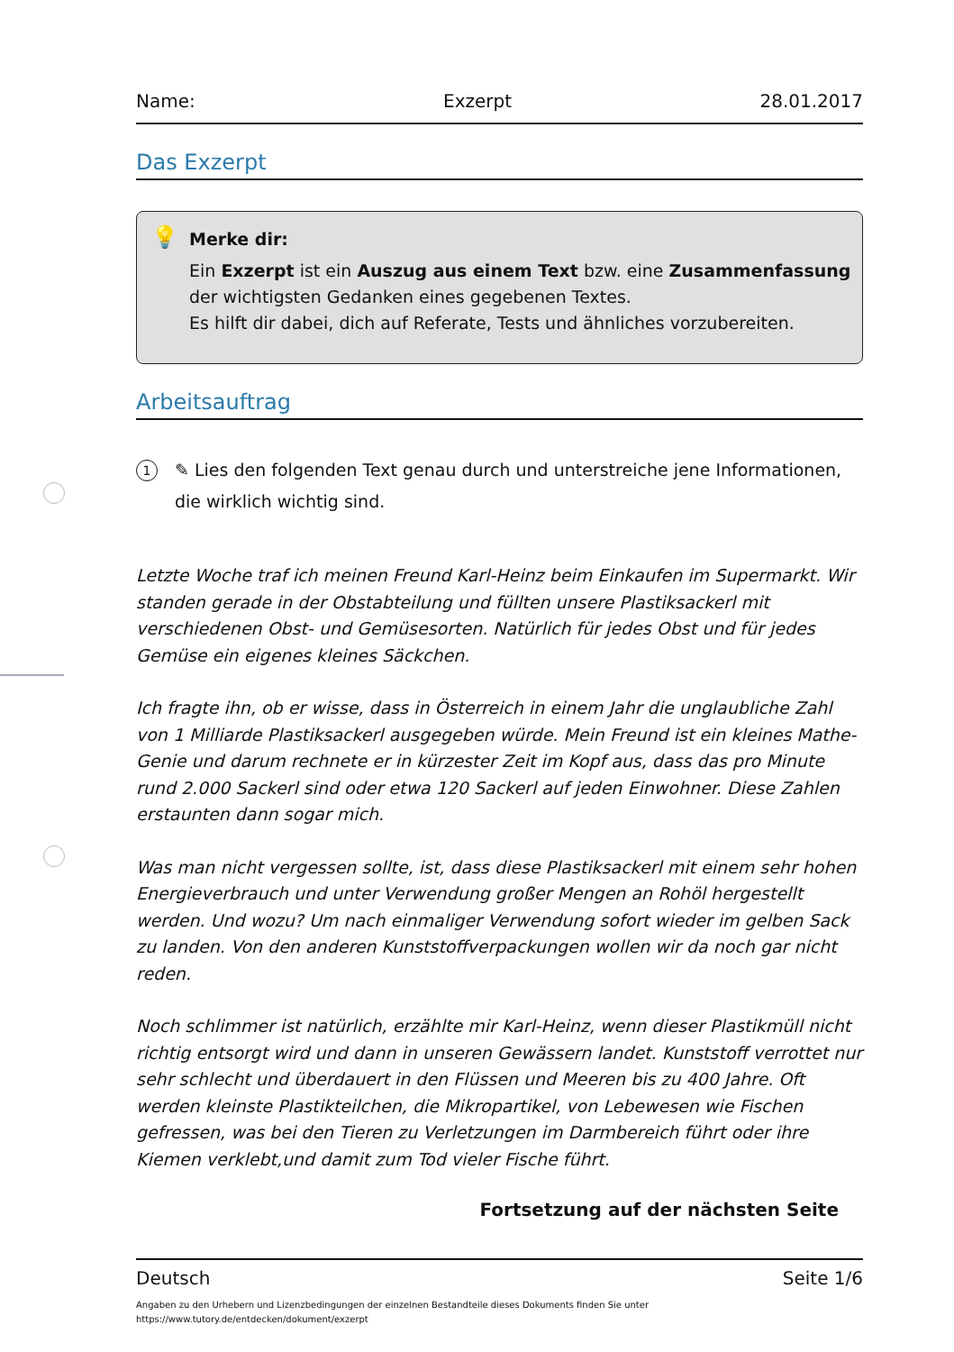Name: Exzerpt 28.01.2017
Das Exzerpt
💡 Merke dir:
Ein Exzerpt ist ein Auszug aus einem Text bzw. eine Zusammenfassung der wichtigsten Gedanken eines gegebenen Textes.
Es hilft dir dabei, dich auf Referate, Tests und ähnliches vorzubereiten.
Arbeitsauftrag
1 ✎ Lies den folgenden Text genau durch und unterstreiche jene Informationen, die wirklich wichtig sind.
Letzte Woche traf ich meinen Freund Karl-Heinz beim Einkaufen im Supermarkt. Wir standen gerade in der Obstabteilung und füllten unsere Plastiksackerl mit verschiedenen Obst- und Gemüsesorten. Natürlich für jedes Obst und für jedes Gemüse ein eigenes kleines Säckchen.
Ich fragte ihn, ob er wisse, dass in Österreich in einem Jahr die unglaubliche Zahl von 1 Milliarde Plastiksackerl ausgegeben würde. Mein Freund ist ein kleines Mathe-Genie und darum rechnete er in kürzester Zeit im Kopf aus, dass das pro Minute rund 2.000 Sackerl sind oder etwa 120 Sackerl auf jeden Einwohner. Diese Zahlen erstaunten dann sogar mich.
Was man nicht vergessen sollte, ist, dass diese Plastiksackerl mit einem sehr hohen Energieverbrauch und unter Verwendung großer Mengen an Rohöl hergestellt werden. Und wozu? Um nach einmaliger Verwendung sofort wieder im gelben Sack zu landen. Von den anderen Kunststoffverpackungen wollen wir da noch gar nicht reden.
Noch schlimmer ist natürlich, erzählte mir Karl-Heinz, wenn dieser Plastikmüll nicht richtig entsorgt wird und dann in unseren Gewässern landet. Kunststoff verrottet nur sehr schlecht und überdauert in den Flüssen und Meeren bis zu 400 Jahre. Oft werden kleinste Plastikteilchen, die Mikropartikel, von Lebewesen wie Fischen gefressen, was bei den Tieren zu Verletzungen im Darmbereich führt oder ihre Kiemen verklebt,und damit zum Tod vieler Fische führt.
Fortsetzung auf der nächsten Seite
Deutsch Seite 1/6
Angaben zu den Urhebern und Lizenzbedingungen der einzelnen Bestandteile dieses Dokuments finden Sie unter
https://www.tutory.de/entdecken/dokument/exzerpt